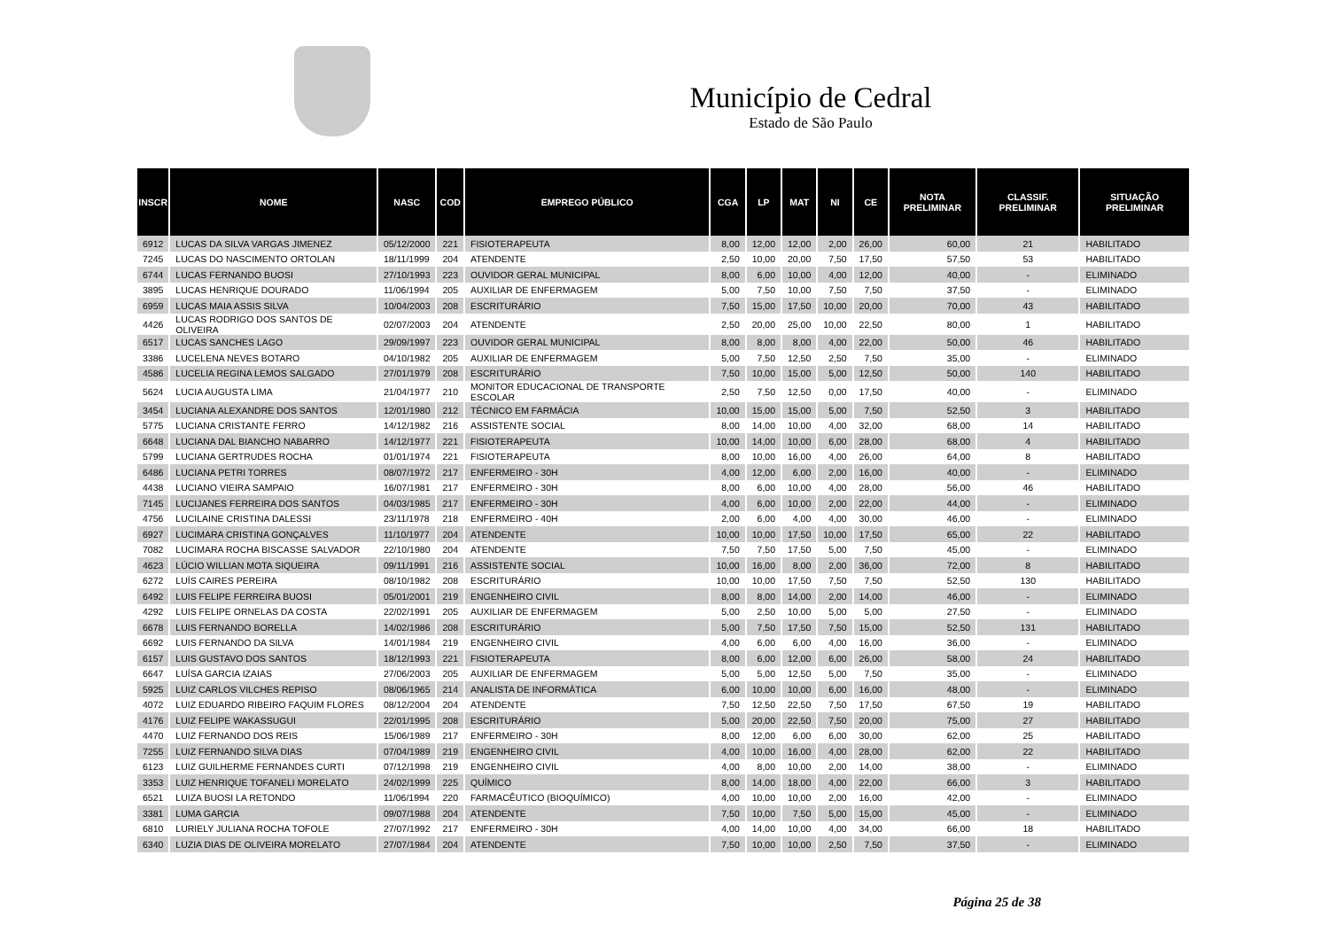Município de Cedral
Estado de São Paulo
| INSCR | NOME | NASC | COD | EMPREGO PÚBLICO | CGA | LP | MAT | NI | CE | NOTA PRELIMINAR | CLASSIF. PRELIMINAR | SITUAÇÃO PRELIMINAR |
| --- | --- | --- | --- | --- | --- | --- | --- | --- | --- | --- | --- | --- |
| 6912 | LUCAS DA SILVA VARGAS JIMENEZ | 05/12/2000 | 221 | FISIOTERAPEUTA | 8,00 | 12,00 | 12,00 | 2,00 | 26,00 | 60,00 | 21 | HABILITADO |
| 7245 | LUCAS DO NASCIMENTO ORTOLAN | 18/11/1999 | 204 | ATENDENTE | 2,50 | 10,00 | 20,00 | 7,50 | 17,50 | 57,50 | 53 | HABILITADO |
| 6744 | LUCAS FERNANDO BUOSI | 27/10/1993 | 223 | OUVIDOR GERAL MUNICIPAL | 8,00 | 6,00 | 10,00 | 4,00 | 12,00 | 40,00 | - | ELIMINADO |
| 3895 | LUCAS HENRIQUE DOURADO | 11/06/1994 | 205 | AUXILIAR DE ENFERMAGEM | 5,00 | 7,50 | 10,00 | 7,50 | 7,50 | 37,50 | - | ELIMINADO |
| 6959 | LUCAS MAIA ASSIS SILVA | 10/04/2003 | 208 | ESCRITURÁRIO | 7,50 | 15,00 | 17,50 | 10,00 | 20,00 | 70,00 | 43 | HABILITADO |
| 4426 | LUCAS RODRIGO DOS SANTOS DE OLIVEIRA | 02/07/2003 | 204 | ATENDENTE | 2,50 | 20,00 | 25,00 | 10,00 | 22,50 | 80,00 | 1 | HABILITADO |
| 6517 | LUCAS SANCHES LAGO | 29/09/1997 | 223 | OUVIDOR GERAL MUNICIPAL | 8,00 | 8,00 | 8,00 | 4,00 | 22,00 | 50,00 | 46 | HABILITADO |
| 3386 | LUCELENA NEVES BOTARO | 04/10/1982 | 205 | AUXILIAR DE ENFERMAGEM | 5,00 | 7,50 | 12,50 | 2,50 | 7,50 | 35,00 | - | ELIMINADO |
| 4586 | LUCELIA REGINA LEMOS SALGADO | 27/01/1979 | 208 | ESCRITURÁRIO | 7,50 | 10,00 | 15,00 | 5,00 | 12,50 | 50,00 | 140 | HABILITADO |
| 5624 | LUCIA AUGUSTA LIMA | 21/04/1977 | 210 | MONITOR EDUCACIONAL DE TRANSPORTE ESCOLAR | 2,50 | 7,50 | 12,50 | 0,00 | 17,50 | 40,00 | - | ELIMINADO |
| 3454 | LUCIANA ALEXANDRE DOS SANTOS | 12/01/1980 | 212 | TÉCNICO EM FARMÁCIA | 10,00 | 15,00 | 15,00 | 5,00 | 7,50 | 52,50 | 3 | HABILITADO |
| 5775 | LUCIANA CRISTANTE FERRO | 14/12/1982 | 216 | ASSISTENTE SOCIAL | 8,00 | 14,00 | 10,00 | 4,00 | 32,00 | 68,00 | 14 | HABILITADO |
| 6648 | LUCIANA DAL BIANCHO NABARRO | 14/12/1977 | 221 | FISIOTERAPEUTA | 10,00 | 14,00 | 10,00 | 6,00 | 28,00 | 68,00 | 4 | HABILITADO |
| 5799 | LUCIANA GERTRUDES ROCHA | 01/01/1974 | 221 | FISIOTERAPEUTA | 8,00 | 10,00 | 16,00 | 4,00 | 26,00 | 64,00 | 8 | HABILITADO |
| 6486 | LUCIANA PETRI TORRES | 08/07/1972 | 217 | ENFERMEIRO - 30H | 4,00 | 12,00 | 6,00 | 2,00 | 16,00 | 40,00 | - | ELIMINADO |
| 4438 | LUCIANO VIEIRA SAMPAIO | 16/07/1981 | 217 | ENFERMEIRO - 30H | 8,00 | 6,00 | 10,00 | 4,00 | 28,00 | 56,00 | 46 | HABILITADO |
| 7145 | LUCIJANES FERREIRA DOS SANTOS | 04/03/1985 | 217 | ENFERMEIRO - 30H | 4,00 | 6,00 | 10,00 | 2,00 | 22,00 | 44,00 | - | ELIMINADO |
| 4756 | LUCILAINE CRISTINA DALESSI | 23/11/1978 | 218 | ENFERMEIRO - 40H | 2,00 | 6,00 | 4,00 | 4,00 | 30,00 | 46,00 | - | ELIMINADO |
| 6927 | LUCIMARA CRISTINA GONÇALVES | 11/10/1977 | 204 | ATENDENTE | 10,00 | 10,00 | 17,50 | 10,00 | 17,50 | 65,00 | 22 | HABILITADO |
| 7082 | LUCIMARA ROCHA BISCASSE SALVADOR | 22/10/1980 | 204 | ATENDENTE | 7,50 | 7,50 | 17,50 | 5,00 | 7,50 | 45,00 | - | ELIMINADO |
| 4623 | LÚCIO WILLIAN MOTA SIQUEIRA | 09/11/1991 | 216 | ASSISTENTE SOCIAL | 10,00 | 16,00 | 8,00 | 2,00 | 36,00 | 72,00 | 8 | HABILITADO |
| 6272 | LUÍS CAIRES PEREIRA | 08/10/1982 | 208 | ESCRITURÁRIO | 10,00 | 10,00 | 17,50 | 7,50 | 7,50 | 52,50 | 130 | HABILITADO |
| 6492 | LUIS FELIPE FERREIRA BUOSI | 05/01/2001 | 219 | ENGENHEIRO CIVIL | 8,00 | 8,00 | 14,00 | 2,00 | 14,00 | 46,00 | - | ELIMINADO |
| 4292 | LUIS FELIPE ORNELAS DA COSTA | 22/02/1991 | 205 | AUXILIAR DE ENFERMAGEM | 5,00 | 2,50 | 10,00 | 5,00 | 5,00 | 27,50 | - | ELIMINADO |
| 6678 | LUIS FERNANDO BORELLA | 14/02/1986 | 208 | ESCRITURÁRIO | 5,00 | 7,50 | 17,50 | 7,50 | 15,00 | 52,50 | 131 | HABILITADO |
| 6692 | LUIS FERNANDO DA SILVA | 14/01/1984 | 219 | ENGENHEIRO CIVIL | 4,00 | 6,00 | 6,00 | 4,00 | 16,00 | 36,00 | - | ELIMINADO |
| 6157 | LUIS GUSTAVO DOS SANTOS | 18/12/1993 | 221 | FISIOTERAPEUTA | 8,00 | 6,00 | 12,00 | 6,00 | 26,00 | 58,00 | 24 | HABILITADO |
| 6647 | LUÍSA GARCIA IZAIAS | 27/06/2003 | 205 | AUXILIAR DE ENFERMAGEM | 5,00 | 5,00 | 12,50 | 5,00 | 7,50 | 35,00 | - | ELIMINADO |
| 5925 | LUIZ CARLOS VILCHES REPISO | 08/06/1965 | 214 | ANALISTA DE INFORMÁTICA | 6,00 | 10,00 | 10,00 | 6,00 | 16,00 | 48,00 | - | ELIMINADO |
| 4072 | LUIZ EDUARDO RIBEIRO FAQUIM FLORES | 08/12/2004 | 204 | ATENDENTE | 7,50 | 12,50 | 22,50 | 7,50 | 17,50 | 67,50 | 19 | HABILITADO |
| 4176 | LUIZ FELIPE WAKASSUGUI | 22/01/1995 | 208 | ESCRITURÁRIO | 5,00 | 20,00 | 22,50 | 7,50 | 20,00 | 75,00 | 27 | HABILITADO |
| 4470 | LUIZ FERNANDO DOS REIS | 15/06/1989 | 217 | ENFERMEIRO - 30H | 8,00 | 12,00 | 6,00 | 6,00 | 30,00 | 62,00 | 25 | HABILITADO |
| 7255 | LUIZ FERNANDO SILVA DIAS | 07/04/1989 | 219 | ENGENHEIRO CIVIL | 4,00 | 10,00 | 16,00 | 4,00 | 28,00 | 62,00 | 22 | HABILITADO |
| 6123 | LUIZ GUILHERME FERNANDES CURTI | 07/12/1998 | 219 | ENGENHEIRO CIVIL | 4,00 | 8,00 | 10,00 | 2,00 | 14,00 | 38,00 | - | ELIMINADO |
| 3353 | LUIZ HENRIQUE TOFANELI MORELATO | 24/02/1999 | 225 | QUÍMICO | 8,00 | 14,00 | 18,00 | 4,00 | 22,00 | 66,00 | 3 | HABILITADO |
| 6521 | LUIZA BUOSI LA RETONDO | 11/06/1994 | 220 | FARMACÊUTICO (BIOQUÍMICO) | 4,00 | 10,00 | 10,00 | 2,00 | 16,00 | 42,00 | - | ELIMINADO |
| 3381 | LUMA GARCIA | 09/07/1988 | 204 | ATENDENTE | 7,50 | 10,00 | 7,50 | 5,00 | 15,00 | 45,00 | - | ELIMINADO |
| 6810 | LURIELY JULIANA ROCHA TOFOLE | 27/07/1992 | 217 | ENFERMEIRO - 30H | 4,00 | 14,00 | 10,00 | 4,00 | 34,00 | 66,00 | 18 | HABILITADO |
| 6340 | LUZIA DIAS DE OLIVEIRA MORELATO | 27/07/1984 | 204 | ATENDENTE | 7,50 | 10,00 | 10,00 | 2,50 | 7,50 | 37,50 | - | ELIMINADO |
Página 25 de 38